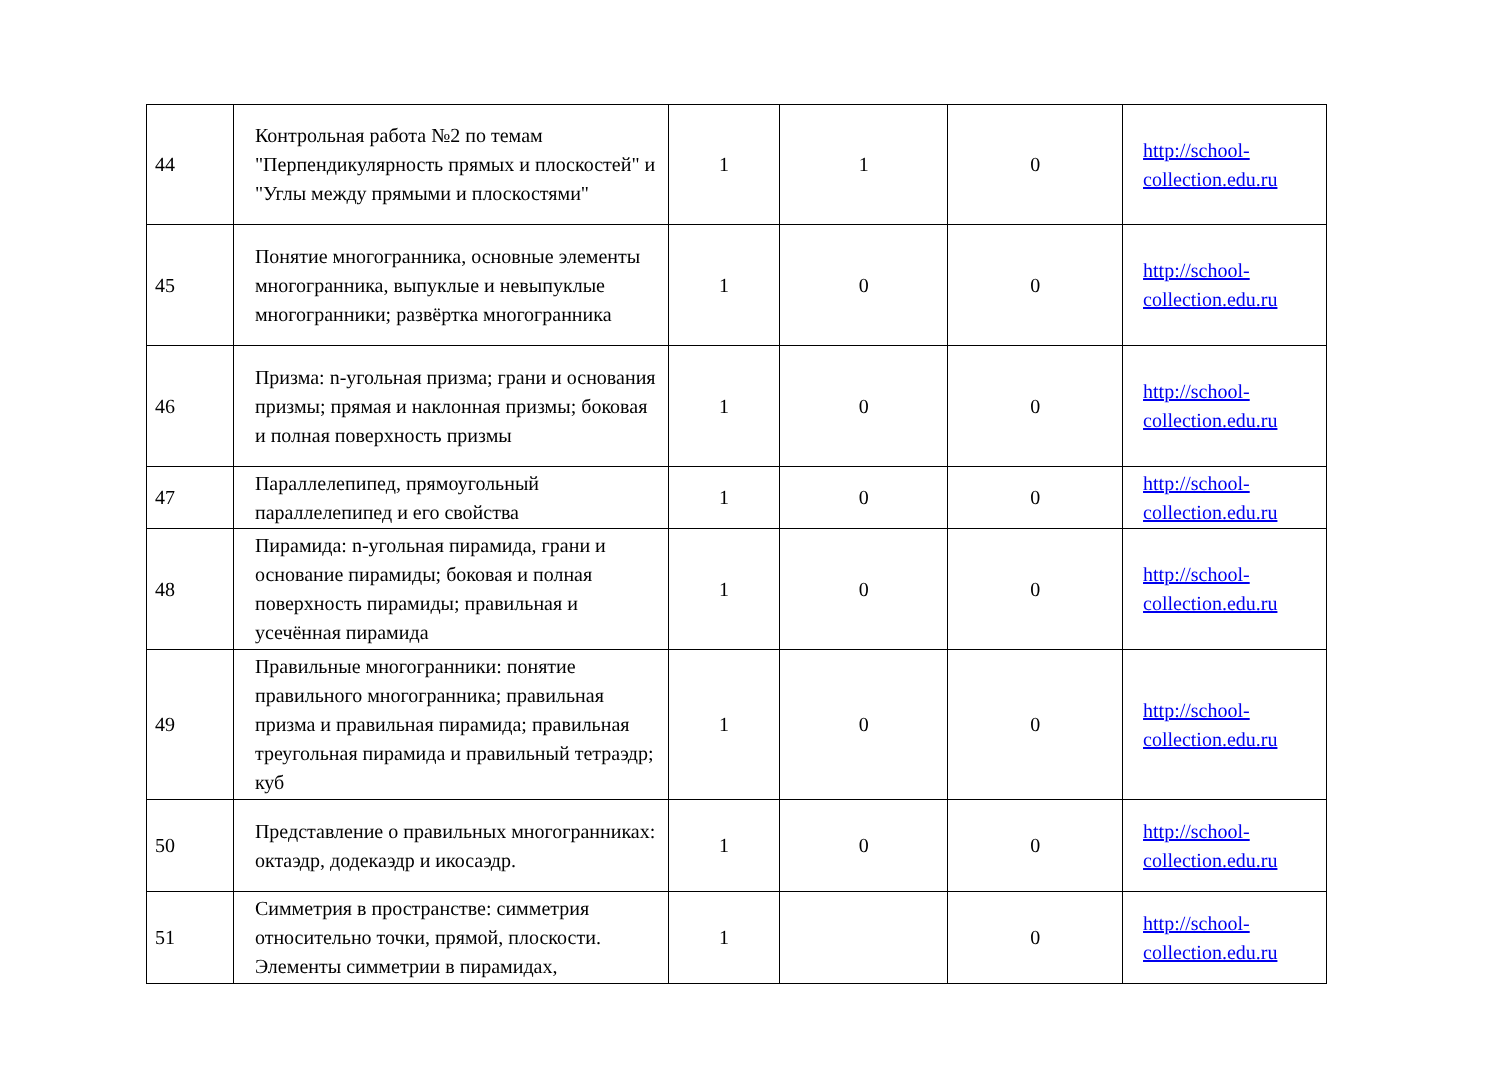| 44 | Контрольная работа №2 по темам "Перпендикулярность прямых и плоскостей" и "Углы между прямыми и плоскостями" | 1 | 1 | 0 | http://school-collection.edu.ru |
| 45 | Понятие многогранника, основные элементы многогранника, выпуклые и невыпуклые многогранники; развёртка многогранника | 1 | 0 | 0 | http://school-collection.edu.ru |
| 46 | Призма: n-угольная призма; грани и основания призмы; прямая и наклонная призмы; боковая и полная поверхность призмы | 1 | 0 | 0 | http://school-collection.edu.ru |
| 47 | Параллелепипед, прямоугольный параллелепипед и его свойства | 1 | 0 | 0 | http://school-collection.edu.ru |
| 48 | Пирамида: n-угольная пирамида, грани и основание пирамиды; боковая и полная поверхность пирамиды; правильная и усечённая пирамида | 1 | 0 | 0 | http://school-collection.edu.ru |
| 49 | Правильные многогранники: понятие правильного многогранника; правильная призма и правильная пирамида; правильная треугольная пирамида и правильный тетраэдр; куб | 1 | 0 | 0 | http://school-collection.edu.ru |
| 50 | Представление о правильных многогранниках: октаэдр, додекаэдр и икосаэдр. | 1 | 0 | 0 | http://school-collection.edu.ru |
| 51 | Симметрия в пространстве: симметрия относительно точки, прямой, плоскости. Элементы симметрии в пирамидах, | 1 | | 0 | http://school-collection.edu.ru |